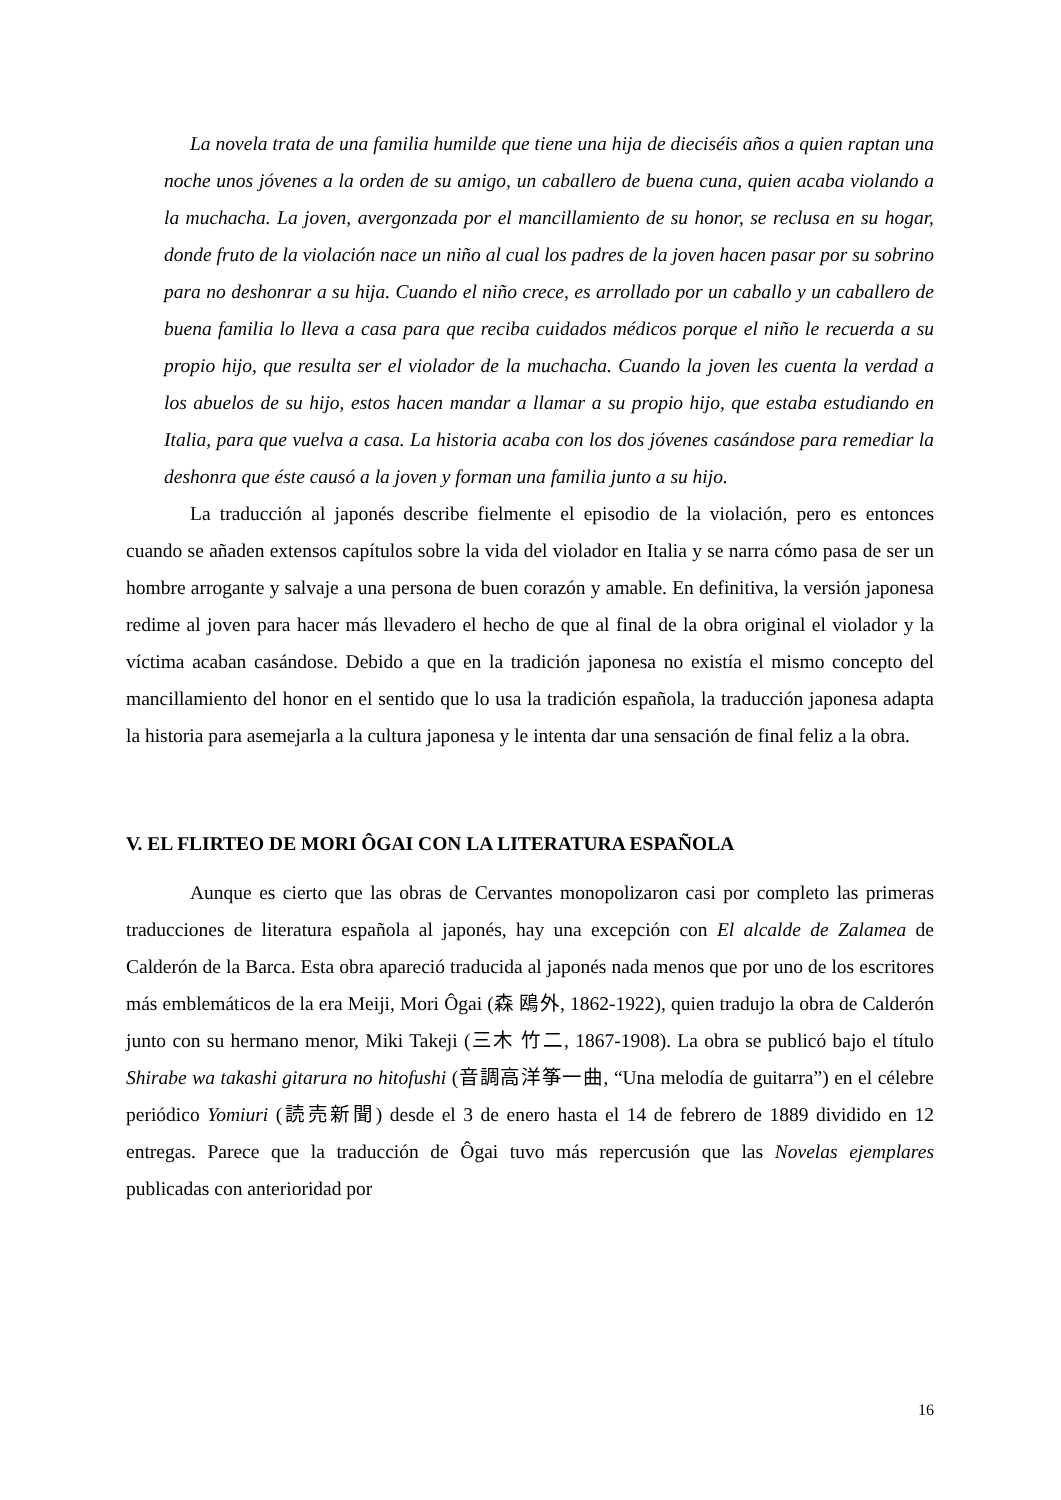La novela trata de una familia humilde que tiene una hija de dieciséis años a quien raptan una noche unos jóvenes a la orden de su amigo, un caballero de buena cuna, quien acaba violando a la muchacha. La joven, avergonzada por el mancillamiento de su honor, se reclusa en su hogar, donde fruto de la violación nace un niño al cual los padres de la joven hacen pasar por su sobrino para no deshonrar a su hija. Cuando el niño crece, es arrollado por un caballo y un caballero de buena familia lo lleva a casa para que reciba cuidados médicos porque el niño le recuerda a su propio hijo, que resulta ser el violador de la muchacha. Cuando la joven les cuenta la verdad a los abuelos de su hijo, estos hacen mandar a llamar a su propio hijo, que estaba estudiando en Italia, para que vuelva a casa. La historia acaba con los dos jóvenes casándose para remediar la deshonra que éste causó a la joven y forman una familia junto a su hijo.
La traducción al japonés describe fielmente el episodio de la violación, pero es entonces cuando se añaden extensos capítulos sobre la vida del violador en Italia y se narra cómo pasa de ser un hombre arrogante y salvaje a una persona de buen corazón y amable. En definitiva, la versión japonesa redime al joven para hacer más llevadero el hecho de que al final de la obra original el violador y la víctima acaban casándose. Debido a que en la tradición japonesa no existía el mismo concepto del mancillamiento del honor en el sentido que lo usa la tradición española, la traducción japonesa adapta la historia para asemejarla a la cultura japonesa y le intenta dar una sensación de final feliz a la obra.
V. EL FLIRTEO DE MORI ÔGAI CON LA LITERATURA ESPAÑOLA
Aunque es cierto que las obras de Cervantes monopolizaron casi por completo las primeras traducciones de literatura española al japonés, hay una excepción con El alcalde de Zalamea de Calderón de la Barca. Esta obra apareció traducida al japonés nada menos que por uno de los escritores más emblemáticos de la era Meiji, Mori Ôgai (森 鴎外, 1862-1922), quien tradujo la obra de Calderón junto con su hermano menor, Miki Takeji (三木 竹二, 1867-1908). La obra se publicó bajo el título Shirabe wa takashi gitarura no hitofushi (音調高洋筝一曲, “Una melodía de guitarra”) en el célebre periódico Yomiuri (読売新聞) desde el 3 de enero hasta el 14 de febrero de 1889 dividido en 12 entregas. Parece que la traducción de Ôgai tuvo más repercusión que las Novelas ejemplares publicadas con anterioridad por
16